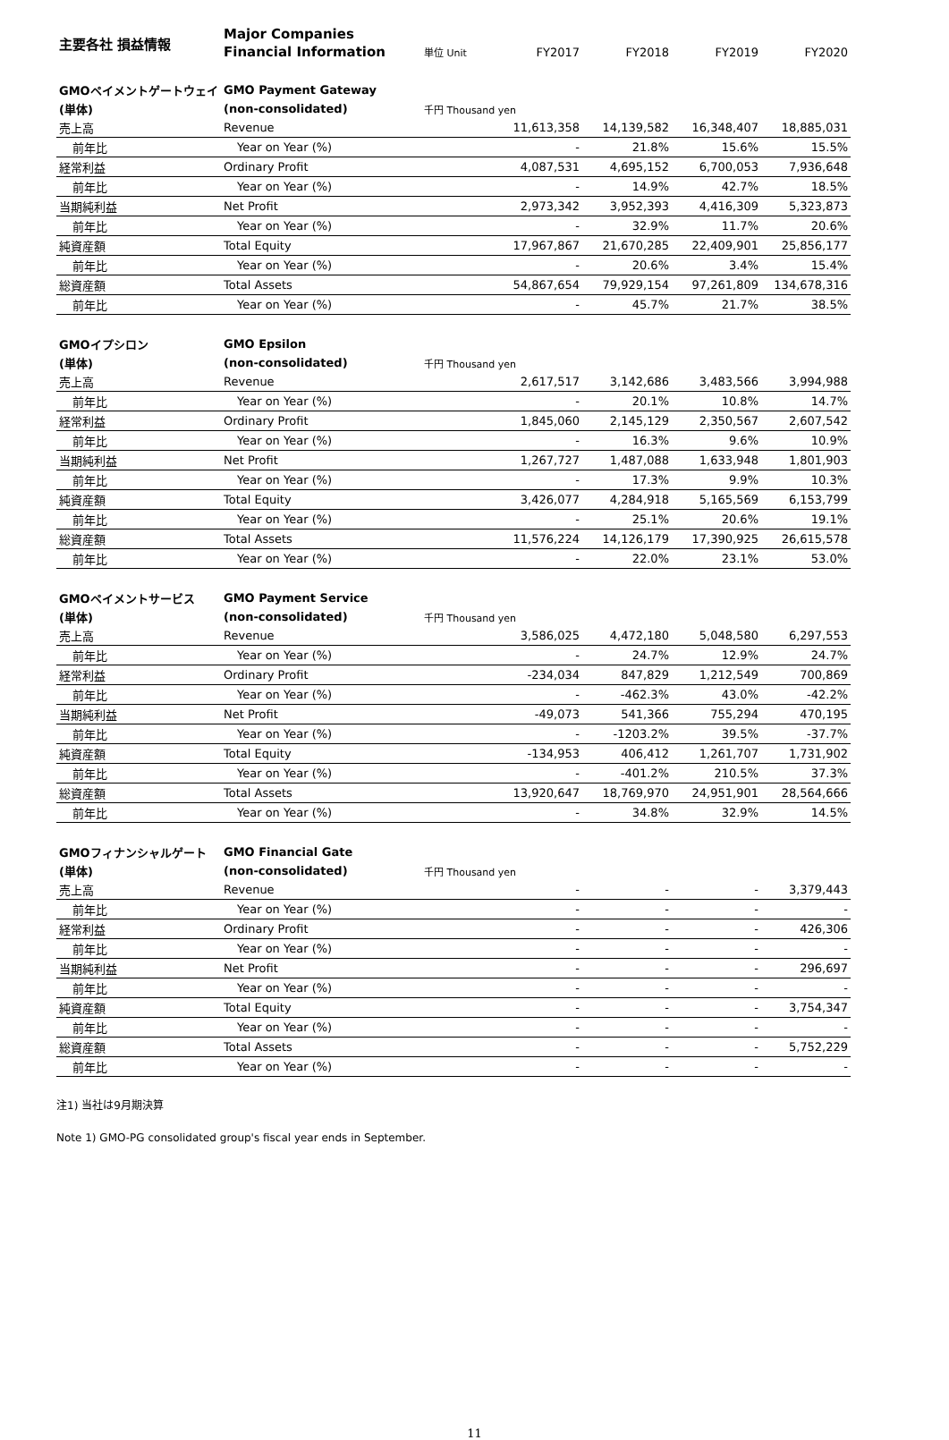| 主要各社 損益情報 | Major Companies | | | | | |
| | Financial Information | 単位 Unit | FY2017 | FY2018 | FY2019 | FY2020 |
| GMOペイメントゲートウェイ | GMO Payment Gateway | | | | | |
| (単体) | (non-consolidated) | 千円 Thousand yen | | | | |
| 売上高 | Revenue | | 11,613,358 | 14,139,582 | 16,348,407 | 18,885,031 |
| 前年比 | Year on Year (%) | | - | 21.8% | 15.6% | 15.5% |
| 経常利益 | Ordinary Profit | | 4,087,531 | 4,695,152 | 6,700,053 | 7,936,648 |
| 前年比 | Year on Year (%) | | - | 14.9% | 42.7% | 18.5% |
| 当期純利益 | Net Profit | | 2,973,342 | 3,952,393 | 4,416,309 | 5,323,873 |
| 前年比 | Year on Year (%) | | - | 32.9% | 11.7% | 20.6% |
| 純資産額 | Total Equity | | 17,967,867 | 21,670,285 | 22,409,901 | 25,856,177 |
| 前年比 | Year on Year (%) | | - | 20.6% | 3.4% | 15.4% |
| 総資産額 | Total Assets | | 54,867,654 | 79,929,154 | 97,261,809 | 134,678,316 |
| 前年比 | Year on Year (%) | | - | 45.7% | 21.7% | 38.5% |
| GMOイプシロン | GMO Epsilon | | | | | |
| (単体) | (non-consolidated) | 千円 Thousand yen | | | | |
| 売上高 | Revenue | | 2,617,517 | 3,142,686 | 3,483,566 | 3,994,988 |
| 前年比 | Year on Year (%) | | - | 20.1% | 10.8% | 14.7% |
| 経常利益 | Ordinary Profit | | 1,845,060 | 2,145,129 | 2,350,567 | 2,607,542 |
| 前年比 | Year on Year (%) | | - | 16.3% | 9.6% | 10.9% |
| 当期純利益 | Net Profit | | 1,267,727 | 1,487,088 | 1,633,948 | 1,801,903 |
| 前年比 | Year on Year (%) | | - | 17.3% | 9.9% | 10.3% |
| 純資産額 | Total Equity | | 3,426,077 | 4,284,918 | 5,165,569 | 6,153,799 |
| 前年比 | Year on Year (%) | | - | 25.1% | 20.6% | 19.1% |
| 総資産額 | Total Assets | | 11,576,224 | 14,126,179 | 17,390,925 | 26,615,578 |
| 前年比 | Year on Year (%) | | - | 22.0% | 23.1% | 53.0% |
| GMOペイメントサービス | GMO Payment Service | | | | | |
| (単体) | (non-consolidated) | 千円 Thousand yen | | | | |
| 売上高 | Revenue | | 3,586,025 | 4,472,180 | 5,048,580 | 6,297,553 |
| 前年比 | Year on Year (%) | | - | 24.7% | 12.9% | 24.7% |
| 経常利益 | Ordinary Profit | | -234,034 | 847,829 | 1,212,549 | 700,869 |
| 前年比 | Year on Year (%) | | - | -462.3% | 43.0% | -42.2% |
| 当期純利益 | Net Profit | | -49,073 | 541,366 | 755,294 | 470,195 |
| 前年比 | Year on Year (%) | | - | -1203.2% | 39.5% | -37.7% |
| 純資産額 | Total Equity | | -134,953 | 406,412 | 1,261,707 | 1,731,902 |
| 前年比 | Year on Year (%) | | - | -401.2% | 210.5% | 37.3% |
| 総資産額 | Total Assets | | 13,920,647 | 18,769,970 | 24,951,901 | 28,564,666 |
| 前年比 | Year on Year (%) | | - | 34.8% | 32.9% | 14.5% |
| GMOフィナンシャルゲート | GMO Financial Gate | | | | | |
| (単体) | (non-consolidated) | 千円 Thousand yen | | | | |
| 売上高 | Revenue | | - | - | - | 3,379,443 |
| 前年比 | Year on Year (%) | | - | - | - | - |
| 経常利益 | Ordinary Profit | | - | - | - | 426,306 |
| 前年比 | Year on Year (%) | | - | - | - | - |
| 当期純利益 | Net Profit | | - | - | - | 296,697 |
| 前年比 | Year on Year (%) | | - | - | - | - |
| 純資産額 | Total Equity | | - | - | - | 3,754,347 |
| 前年比 | Year on Year (%) | | - | - | - | - |
| 総資産額 | Total Assets | | - | - | - | 5,752,229 |
| 前年比 | Year on Year (%) | | - | - | - | - |
注1) 当社は9月期決算
Note 1) GMO-PG consolidated group's fiscal year ends in September.
11